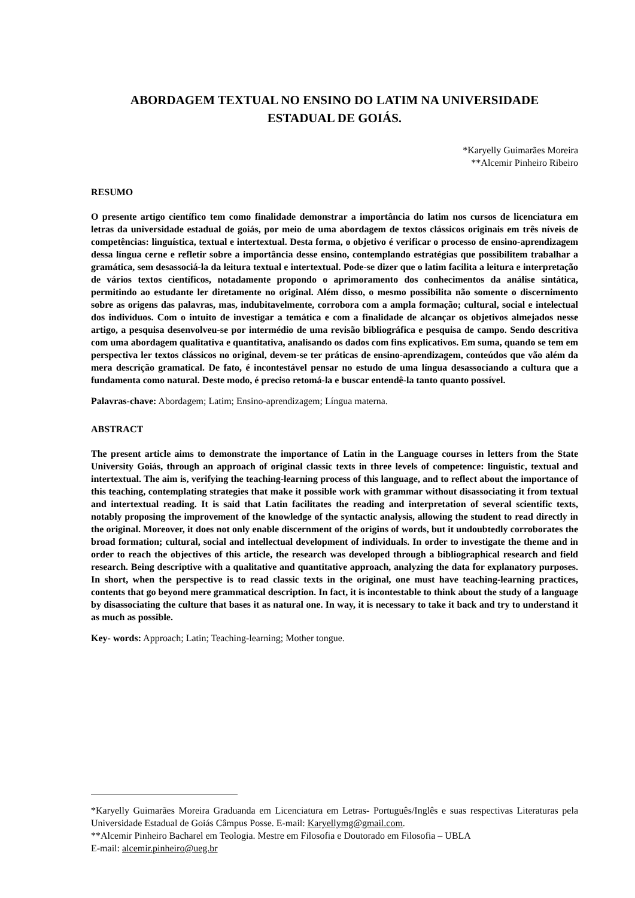ABORDAGEM TEXTUAL NO ENSINO DO LATIM NA UNIVERSIDADE
ESTADUAL DE GOIÁS.
*Karyelly Guimarães Moreira
**Alcemir Pinheiro Ribeiro
RESUMO
O presente artigo científico tem como finalidade demonstrar a importância do latim nos cursos de licenciatura em letras da universidade estadual de goiás, por meio de uma abordagem de textos clássicos originais em três níveis de competências: linguística, textual e intertextual. Desta forma, o objetivo é verificar o processo de ensino-aprendizagem dessa língua cerne e refletir sobre a importância desse ensino, contemplando estratégias que possibilitem trabalhar a gramática, sem desassociá-la da leitura textual e intertextual. Pode-se dizer que o latim facilita a leitura e interpretação de vários textos científicos, notadamente propondo o aprimoramento dos conhecimentos da análise sintática, permitindo ao estudante ler diretamente no original. Além disso, o mesmo possibilita não somente o discernimento sobre as origens das palavras, mas, indubitavelmente, corrobora com a ampla formação; cultural, social e intelectual dos indivíduos. Com o intuito de investigar a temática e com a finalidade de alcançar os objetivos almejados nesse artigo, a pesquisa desenvolveu-se por intermédio de uma revisão bibliográfica e pesquisa de campo. Sendo descritiva com uma abordagem qualitativa e quantitativa, analisando os dados com fins explicativos. Em suma, quando se tem em perspectiva ler textos clássicos no original, devem-se ter práticas de ensino-aprendizagem, conteúdos que vão além da mera descrição gramatical. De fato, é incontestável pensar no estudo de uma língua desassociando a cultura que a fundamenta como natural. Deste modo, é preciso retomá-la e buscar entendê-la tanto quanto possível.
Palavras-chave: Abordagem; Latim; Ensino-aprendizagem; Língua materna.
ABSTRACT
The present article aims to demonstrate the importance of Latin in the Language courses in letters from the State University Goiás, through an approach of original classic texts in three levels of competence: linguistic, textual and intertextual. The aim is, verifying the teaching-learning process of this language, and to reflect about the importance of this teaching, contemplating strategies that make it possible work with grammar without disassociating it from textual and intertextual reading. It is said that Latin facilitates the reading and interpretation of several scientific texts, notably proposing the improvement of the knowledge of the syntactic analysis, allowing the student to read directly in the original. Moreover, it does not only enable discernment of the origins of words, but it undoubtedly corroborates the broad formation; cultural, social and intellectual development of individuals. In order to investigate the theme and in order to reach the objectives of this article, the research was developed through a bibliographical research and field research. Being descriptive with a qualitative and quantitative approach, analyzing the data for explanatory purposes. In short, when the perspective is to read classic texts in the original, one must have teaching-learning practices, contents that go beyond mere grammatical description. In fact, it is incontestable to think about the study of a language by disassociating the culture that bases it as natural one. In way, it is necessary to take it back and try to understand it as much as possible.
Key- words: Approach; Latin; Teaching-learning; Mother tongue.
*Karyelly Guimarães Moreira Graduanda em Licenciatura em Letras- Português/Inglês e suas respectivas Literaturas pela Universidade Estadual de Goiás Câmpus Posse. E-mail: Karyellymg@gmail.com.
**Alcemir Pinheiro Bacharel em Teologia. Mestre em Filosofia e Doutorado em Filosofia – UBLA
E-mail: alcemir.pinheiro@ueg.br